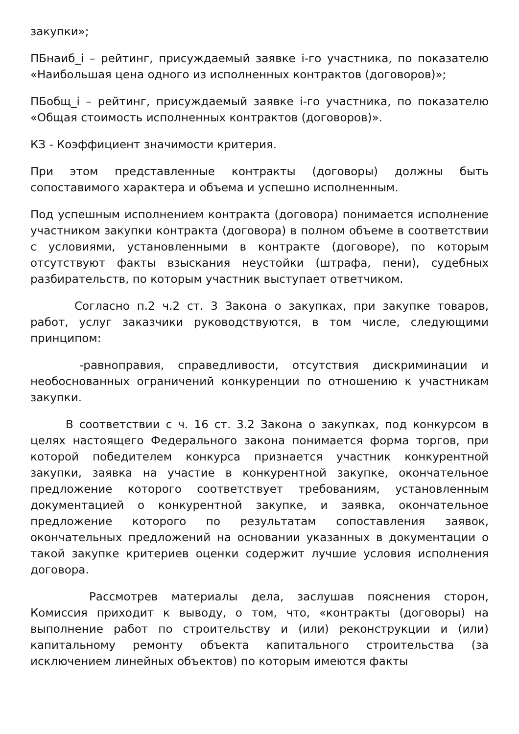закупки»;
ПБнаиб_i – рейтинг, присуждаемый заявке i-го участника, по показателю «Наибольшая цена одного из исполненных контрактов (договоров)»;
ПБобщ_i – рейтинг, присуждаемый заявке i-го участника, по показателю «Общая стоимость исполненных контрактов (договоров)».
КЗ - Коэффициент значимости критерия.
При этом представленные контракты (договоры) должны быть сопоставимого характера и объема и успешно исполненным.
Под успешным исполнением контракта (договора) понимается исполнение участником закупки контракта (договора) в полном объеме в соответствии с условиями, установленными в контракте (договоре), по которым отсутствуют факты взыскания неустойки (штрафа, пени), судебных разбирательств, по которым участник выступает ответчиком.
Согласно п.2 ч.2 ст. 3 Закона о закупках, при закупке товаров, работ, услуг заказчики руководствуются, в том числе, следующими принципом:
-равноправия, справедливости, отсутствия дискриминации и необоснованных ограничений конкуренции по отношению к участникам закупки.
В соответствии с ч. 16 ст. 3.2 Закона о закупках, под конкурсом в целях настоящего Федерального закона понимается форма торгов, при которой победителем конкурса признается участник конкурентной закупки, заявка на участие в конкурентной закупке, окончательное предложение которого соответствует требованиям, установленным документацией о конкурентной закупке, и заявка, окончательное предложение которого по результатам сопоставления заявок, окончательных предложений на основании указанных в документации о такой закупке критериев оценки содержит лучшие условия исполнения договора.
Рассмотрев материалы дела, заслушав пояснения сторон, Комиссия приходит к выводу, о том, что, «контракты (договоры) на выполнение работ по строительству и (или) реконструкции и (или) капитальному ремонту объекта капитального строительства (за исключением линейных объектов) по которым имеются факты